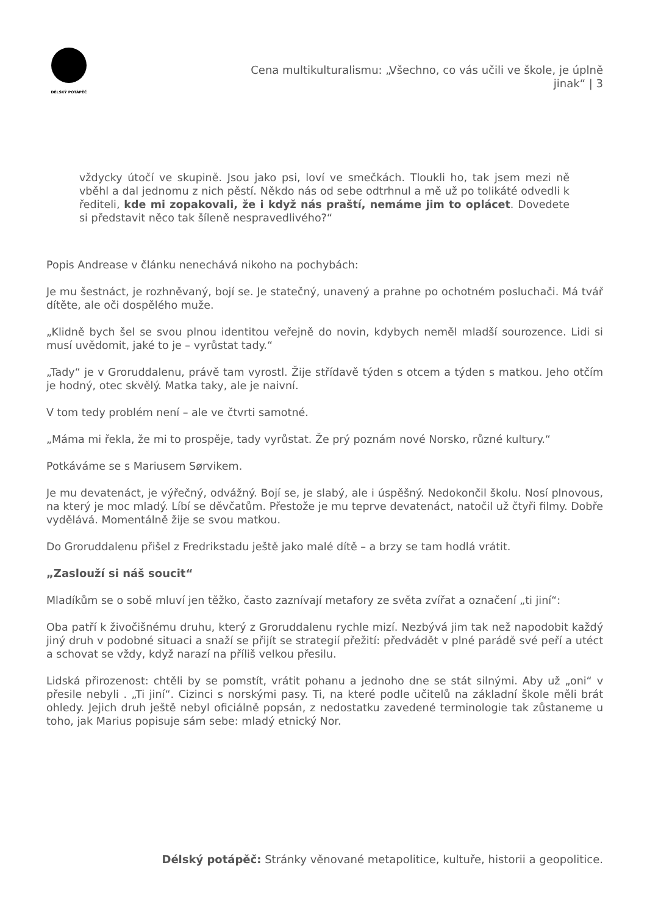DÉLSKÝ POTÁPĚČ
Cena multikulturalismu: „Všechno, co vás učili ve škole, je úplně jinak“ | 3
vždycky útočí ve skupině. Jsou jako psi, loví ve smečkách. Tloukli ho, tak jsem mezi ně vběhl a dal jednomu z nich pěstí. Někdo nás od sebe odtrhnul a mě už po tolikáté odvedli k řediteli, kde mi zopakovali, že i když nás praští, nemáme jim to oplácet. Dovedete si představit něco tak šíleně nespravedlivého?“
Popis Andrease v článku nenechává nikoho na pochybách:
Je mu šestnáct, je rozhněvaný, bojí se. Je statečný, unavený a prahne po ochotném posluchači. Má tvář dítěte, ale oči dospělého muže.
„Klidně bych šel se svou plnou identitou veřejně do novin, kdybych neměl mladší sourozence. Lidi si musí uvědomit, jaké to je – vyrůstat tady.“
„Tady“ je v Groruddalenu, právě tam vyrostl. Žije střídavě týden s otcem a týden s matkou. Jeho otčím je hodný, otec skvělý. Matka taky, ale je naivní.
V tom tedy problém není – ale ve čtvrti samotné.
„Máma mi řekla, že mi to prospěje, tady vyrůstat. Že prý poznám nové Norsko, různé kultury.“
Potkáváme se s Mariusem Sørvikem.
Je mu devatenáct, je výřečný, odvážný. Bojí se, je slabý, ale i úspěšný. Nedokončil školu. Nosí plnovous, na který je moc mladý. Líbí se děvčatům. Přestože je mu teprve devatenáct, natočil už čtyři filmy. Dobře vydělává. Momentálně žije se svou matkou.
Do Groruddalenu přišel z Fredrikstadu ještě jako malé dítě – a brzy se tam hodlá vrátit.
„Zaslouží si náš soucit“
Mladíkům se o sobě mluví jen těžko, často zaznívají metafory ze světa zvířat a označení „ti jiní“:
Oba patří k živočišnému druhu, který z Groruddalenu rychle mizí. Nezbývá jim tak než napodobit každý jiný druh v podobné situaci a snaží se přijít se strategií přežití: předvádět v plné parádě své peří a utéct a schovat se vždy, když narazí na příliš velkou přesilu.
Lidská přirozenost: chtěli by se pomstít, vrátit pohanu a jednoho dne se stát silnými. Aby už „oni“ v přesile nebyli . „Ti jiní“. Cizinci s norskými pasy. Ti, na které podle učitelů na základní škole měli brát ohledy. Jejich druh ještě nebyl oficiálně popsán, z nedostatku zavedené terminologie tak zůstaneme u toho, jak Marius popisuje sám sebe: mladý etnický Nor.
Délský potápěč: Stránky věnované metapolitice, kultuře, historii a geopolitice.